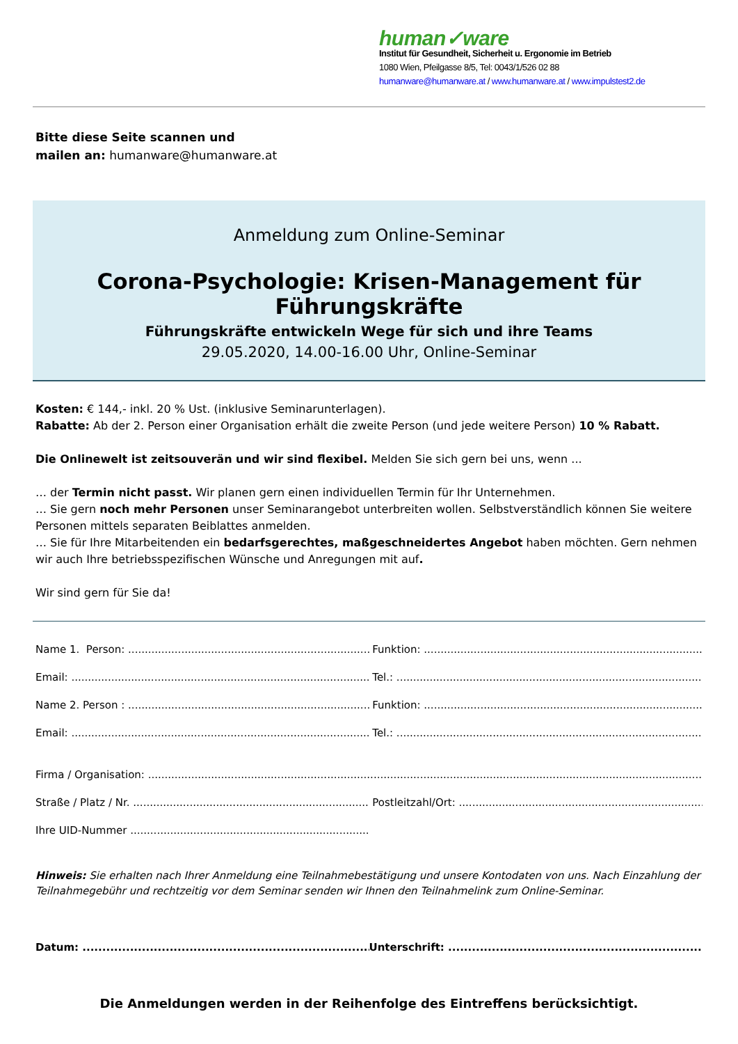human✓ware
Institut für Gesundheit, Sicherheit u. Ergonomie im Betrieb
1080 Wien, Pfeilgasse 8/5, Tel: 0043/1/526 02 88
humanware@humanware.at / www.humanware.at / www.impulstest2.de
Bitte diese Seite scannen und
mailen an: humanware@humanware.at
Anmeldung zum Online-Seminar
Corona-Psychologie: Krisen-Management für Führungskräfte
Führungskräfte entwickeln Wege für sich und ihre Teams
29.05.2020, 14.00-16.00 Uhr, Online-Seminar
Kosten: € 144,- inkl. 20 % Ust. (inklusive Seminarunterlagen).
Rabatte: Ab der 2. Person einer Organisation erhält die zweite Person (und jede weitere Person) 10 % Rabatt.
Die Onlinewelt ist zeitsouverän und wir sind flexibel. Melden Sie sich gern bei uns, wenn ...
… der Termin nicht passt. Wir planen gern einen individuellen Termin für Ihr Unternehmen.
… Sie gern noch mehr Personen unser Seminarangebot unterbreiten wollen. Selbstverständlich können Sie weitere Personen mittels separaten Beiblattes anmelden.
… Sie für Ihre Mitarbeitenden ein bedarfsgerechtes, maßgeschneidertes Angebot haben möchten. Gern nehmen wir auch Ihre betriebsspezifischen Wünsche und Anregungen mit auf.
Wir sind gern für Sie da!
Name 1. Person: ...................................................................................................... Funktion: ..............................................................................................
Email: ...................................................................................................................... Tel.: ..........................................................................................................
Name 2. Person : ...................................................................................................... Funktion: ..............................................................................................
Email: ...................................................................................................................... Tel.: ..........................................................................................................
Firma / Organisation: ..............................................................................................................................................................................................................
Straße / Platz / Nr. ...................................................................................................... Postleitzahl/Ort: .....................................................................................
Ihre UID-Nummer .....................................................................................
Hinweis: Sie erhalten nach Ihrer Anmeldung eine Teilnahmebestätigung und unsere Kontodaten von uns. Nach Einzahlung der Teilnahmegebühr und rechtzeitig vor dem Seminar senden wir Ihnen den Teilnahmelink zum Online-Seminar.
Datum: .............................................................................................. Unterschrift: ..........................................................................................
Die Anmeldungen werden in der Reihenfolge des Eintreffens berücksichtigt.